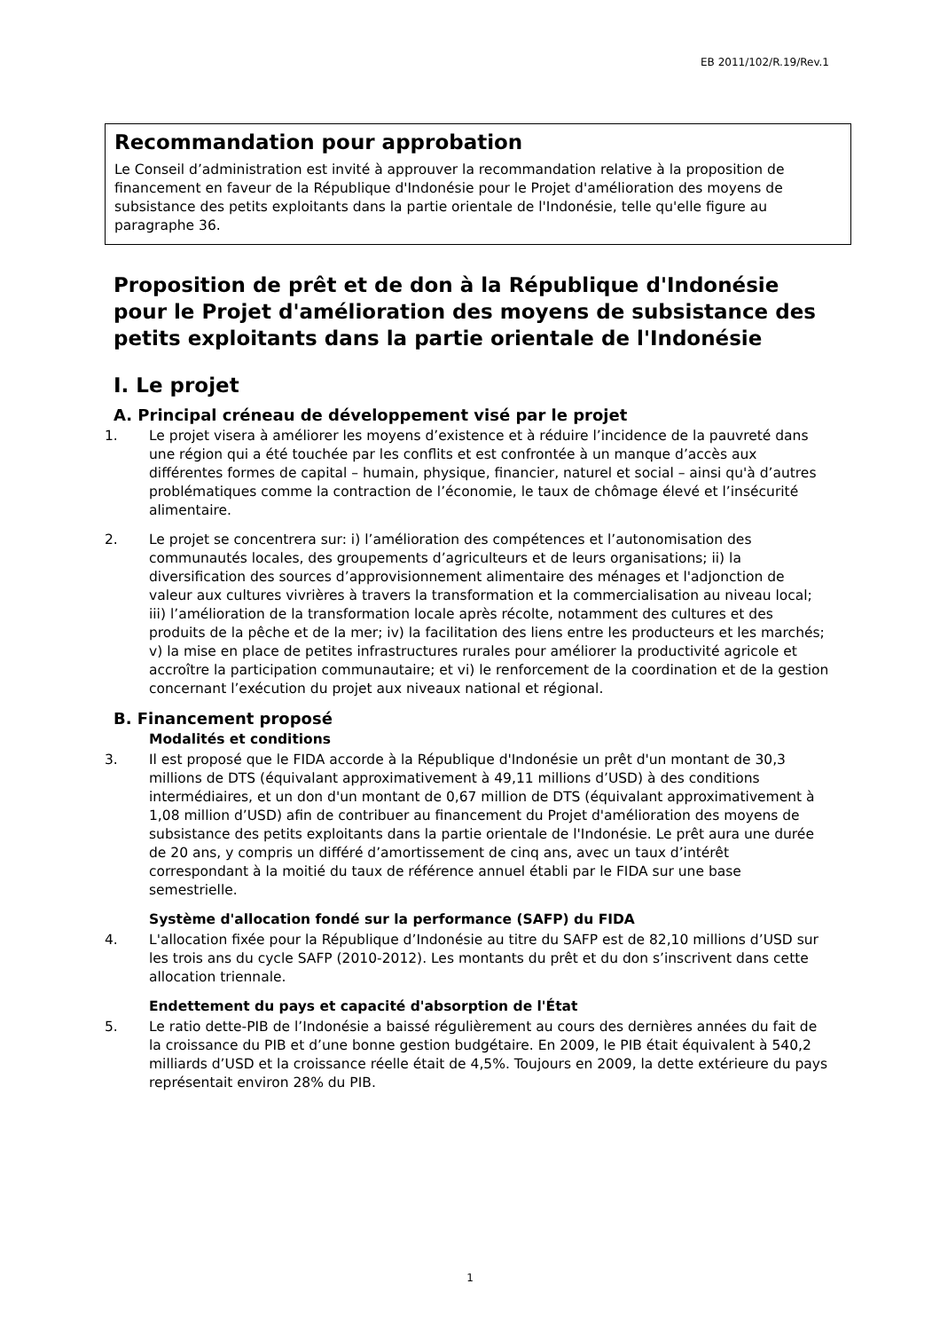EB 2011/102/R.19/Rev.1
Recommandation pour approbation
Le Conseil d’administration est invité à approuver la recommandation relative à la proposition de financement en faveur de la République d'Indonésie pour le Projet d'amélioration des moyens de subsistance des petits exploitants dans la partie orientale de l'Indonésie, telle qu'elle figure au paragraphe 36.
Proposition de prêt et de don à la République d'Indonésie pour le Projet d'amélioration des moyens de subsistance des petits exploitants dans la partie orientale de l'Indonésie
I. Le projet
A. Principal créneau de développement visé par le projet
1. Le projet visera à améliorer les moyens d’existence et à réduire l’incidence de la pauvreté dans une région qui a été touchée par les conflits et est confrontée à un manque d’accès aux différentes formes de capital – humain, physique, financier, naturel et social – ainsi qu'à d’autres problématiques comme la contraction de l’économie, le taux de chômage élevé et l’insécurité alimentaire.
2. Le projet se concentrera sur: i) l’amélioration des compétences et l’autonomisation des communautés locales, des groupements d’agriculteurs et de leurs organisations; ii) la diversification des sources d’approvisionnement alimentaire des ménages et l'adjonction de valeur aux cultures vivrières à travers la transformation et la commercialisation au niveau local; iii) l’amélioration de la transformation locale après récolte, notamment des cultures et des produits de la pêche et de la mer; iv) la facilitation des liens entre les producteurs et les marchés; v) la mise en place de petites infrastructures rurales pour améliorer la productivité agricole et accroître la participation communautaire; et vi) le renforcement de la coordination et de la gestion concernant l’exécution du projet aux niveaux national et régional.
B. Financement proposé
Modalités et conditions
3. Il est proposé que le FIDA accorde à la République d'Indonésie un prêt d'un montant de 30,3 millions de DTS (équivalant approximativement à 49,11 millions d’USD) à des conditions intermédiaires, et un don d'un montant de 0,67 million de DTS (équivalant approximativement à 1,08 million d’USD) afin de contribuer au financement du Projet d'amélioration des moyens de subsistance des petits exploitants dans la partie orientale de l'Indonésie. Le prêt aura une durée de 20 ans, y compris un différé d’amortissement de cinq ans, avec un taux d’intérêt correspondant à la moitié du taux de référence annuel établi par le FIDA sur une base semestrielle.
Système d'allocation fondé sur la performance (SAFP) du FIDA
4. L'allocation fixée pour la République d’Indonésie au titre du SAFP est de 82,10 millions d’USD sur les trois ans du cycle SAFP (2010-2012). Les montants du prêt et du don s’inscrivent dans cette allocation triennale.
Endettement du pays et capacité d'absorption de l'État
5. Le ratio dette-PIB de l’Indonésie a baissé régulièrement au cours des dernières années du fait de la croissance du PIB et d’une bonne gestion budgétaire. En 2009, le PIB était équivalent à 540,2 milliards d’USD et la croissance réelle était de 4,5%. Toujours en 2009, la dette extérieure du pays représentait environ 28% du PIB.
1